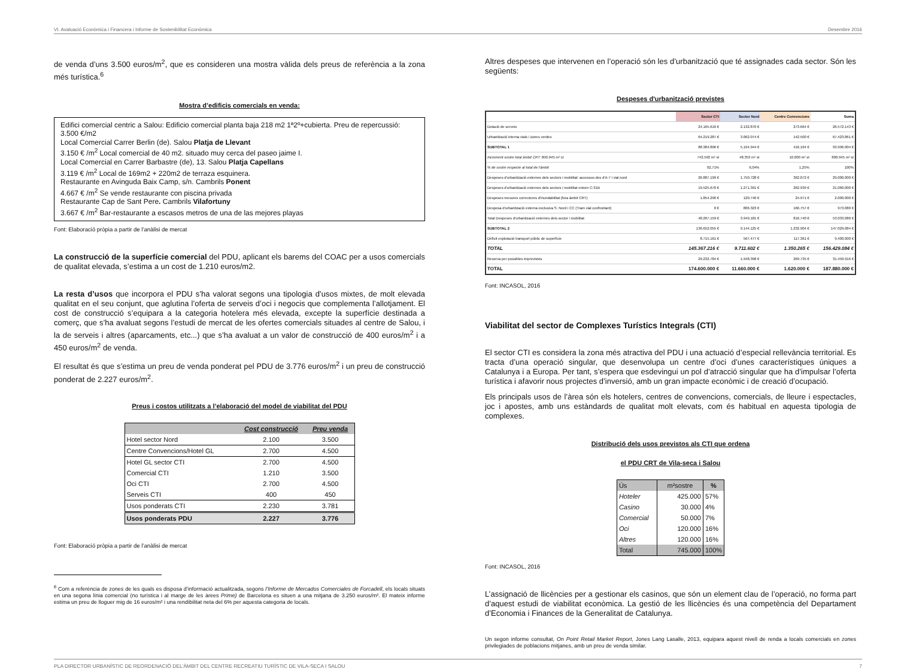VI. Avaluació Econòmica i Financera i Informe de Sostenibilitat Econòmica Desembre 2016
de venda d’uns 3.500 euros/m<sup>2</sup>, que es consideren una mostra vàlida dels preus de referència a la zona més turística.<sup>6</sup>
Mostra d’edificis comercials en venda:
Edifici comercial centric a Salou: Edificio comercial planta baja 218 m2 1ª2º+cubierta. Preu de repercussió: 3.500 €/m2
Local Comercial Carrer Berlin (de). Salou Platja de Llevant
3.150 € /m<sup>2</sup> Local comercial de 40 m2. situado muy cerca del paseo jaime I.
Local Comercial en Carrer Barbastre (de), 13. Salou Platja Capellans
3.119 € /m<sup>2</sup> Local de 169m2 + 220m2 de terraza esquinera.
Restaurante en Avinguda Baix Camp, s/n. Cambrils Ponent
4.667 € /m<sup>2</sup> Se vende restaurante con piscina privada
Restaurante Cap de Sant Pere. Cambrils Vilafortuny
3.667 € /m<sup>2</sup> Bar-restaurante a escasos metros de una de las mejores playas
Font: Elaboració pròpia a partir de l’anàlisi de mercat
La construcció de la superfície comercial del PDU, aplicant els barems del COAC per a usos comercials de qualitat elevada, s’estima a un cost de 1.210 euros/m2.
La resta d’usos que incorpora el PDU s’ha valorat segons una tipologia d’usos mixtes, de molt elevada qualitat en el seu conjunt, que aglutina l’oferta de serveis d’oci i negocis que complementa l’allotjament. El cost de construcció s’equipara a la categoria hotelera més elevada, excepte la superfície destinada a comerç, que s’ha avaluat segons l’estudi de mercat de les ofertes comercials situades al centre de Salou, i la de serveis i altres (aparcaments, etc...) que s’ha avaluat a un valor de construcció de 400 euros/m<sup>2</sup> i a 450 euros/m<sup>2</sup> de venda.
El resultat és que s’estima un preu de venda ponderat pel PDU de 3.776 euros/m<sup>2</sup> i un preu de construcció ponderat de 2.227 euros/m<sup>2</sup>.
Preus i costos utilitzats a l’elaboració del model de viabilitat del PDU
| | Cost construcció | Preu venda |
| --- | --- | --- |
| Hotel sector Nord | 2.100 | 3.500 |
| Centre Convencions/Hotel GL | 2.700 | 4.500 |
| Hotel GL sector CTI | 2.700 | 4.500 |
| Comercial CTI | 1.210 | 3.500 |
| Oci CTI | 2.700 | 4.500 |
| Serveis CTI | 400 | 450 |
| Usos ponderats CTI | 2.230 | 3.781 |
| Usos ponderats PDU | 2.227 | 3.776 |
Font: Elaboració pròpia a partir de l’anàlisi de mercat
<sup>6</sup> Com a referència de zones de les quals es disposa d’informació actualitzada, segons l’Informe de Mercados Comerciales de Forcadell, els locals situats en una segona línia comercial (no turística i al marge de les àrees Prime) de Barcelona es situen a una mitjana de 3.250 euros/m². El mateix informe estima un preu de lloguer mig de 16 euros/m² i una rendibilitat neta del 6% per aquesta categoria de locals.
Altres despeses que intervenen en l’operació són les d’urbanització que té assignades cada sector. Són les següents:
Despeses d'urbanització previstes
| | Sector CTI | Sector Nord | Centre Convencions | Suma |
| --- | --- | --- | --- | --- |
| Dotació de serveis | 24.165.610 € | 2.132.870 € | 273.664 € | 26.572.143 € |
| Urbanització interna vials i zones verdes | 64.219.287 € | 3.062.074 € | 142.500 € | 67.423.861 € |
| SUBTOTAL 1 | 88.384.896 € | 5.194.944 € | 416.164 € | 93.996.004 € |
| Increment sostre total àmbit CRT: 800.945 m² st | 742.592 m² st | 48.353 m² st | 10.000 m² st | 800.945 m² st |
| % de sostre respecte al total de l'àmbit | 92,71% | 6,04% | 1,25% | 100% |
| Despeses d'urbanització externes dels sectors i mobilitat: accessos des d'A-7 i vial nord | 26.887.199 € | 1.750.728 € | 362.072 € | 29.000.000 € |
| Despeses d'urbanització externes dels sectors i mobilitat entorn C-31B | 19.525.670 € | 1.271.391 € | 262.939 € | 21.060.000 € |
| Despeses mesures correctores d'inundabilitat (fora àmbit CRT) | 1.854.290 € | 120.740 € | 24.971 € | 2.000.000 € |
| Despesa d'urbanització externa exclusiva S. Nord i CC (Tram vial confrontant) | 0 € | 806.323 € | 166.757 € | 973.080 € |
| Total Despeses d'urbanització externes dels sector i mobilitat | 48.267.159 € | 3.949.181 € | 816.740 € | 53.033.080 € |
| SUBTOTAL 2 | 136.652.055 € | 9.144.125 € | 1.232.904 € | 147.029.084 € |
| Dèficit explotació transport públic de superfície | 8.715.161 € | 567.477 € | 117.361 € | 9.400.000 € |
| TOTAL | 145.367.216 € | 9.711.602 € | 1.350.265 € | 156.429.084 € |
| Reserva per possibles imprevistos | 29.232.784 € | 1.948.398 € | 269.735 € | 31.450.916 € |
| TOTAL | 174.600.000 € | 11.660.000 € | 1.620.000 € | 187.880.000 € |
Font: INCASOL, 2016
Viabilitat del sector de Complexes Turístics Integrals (CTI)
El sector CTI es considera la zona més atractiva del PDU i una actuació d’especial rellevància territorial. Es tracta d’una operació singular, que desenvolupa un centre d’oci d’unes característiques úniques a Catalunya i a Europa. Per tant, s’espera que esdevingui un pol d’atracció singular que ha d’impulsar l’oferta turística i afavorir nous projectes d’inversió, amb un gran impacte econòmic i de creació d’ocupació.
Els principals usos de l’àrea són els hotelers, centres de convencions, comercials, de lleure i espectacles, joc i apostes, amb uns estàndards de qualitat molt elevats, com és habitual en aquesta tipologia de complexes.
Distribució dels usos previstos als CTI que ordena
el PDU CRT de Vila-seca i Salou
| Ús | m²sostre | % |
| Hoteler | 425.000 | 57% |
| Casino | 30.000 | 4% |
| Comercial | 50.000 | 7% |
| Oci | 120.000 | 16% |
| Altres | 120.000 | 16% |
| Total | 745.000 | 100% |
Font: INCASOL, 2016
L’assignació de llicències per a gestionar els casinos, que són un element clau de l’operació, no forma part d’aquest estudi de viabilitat econòmica. La gestió de les llicències és una competència del Departament d’Economia i Finances de la Generalitat de Catalunya.
Un segon informe consultat, On Point Retail Market Report, Jones Lang Lasalle, 2013, equipara aquest nivell de renda a locals comercials en zones privilegiades de poblacions mitjanes, amb un preu de venda similar.
PLA DIRECTOR URBANÍSTIC DE REORDENACIÓ DEL’ÀMBIT DEL CENTRE RECREATIU TURÍSTIC DE VILA-SECA I SALOU 7